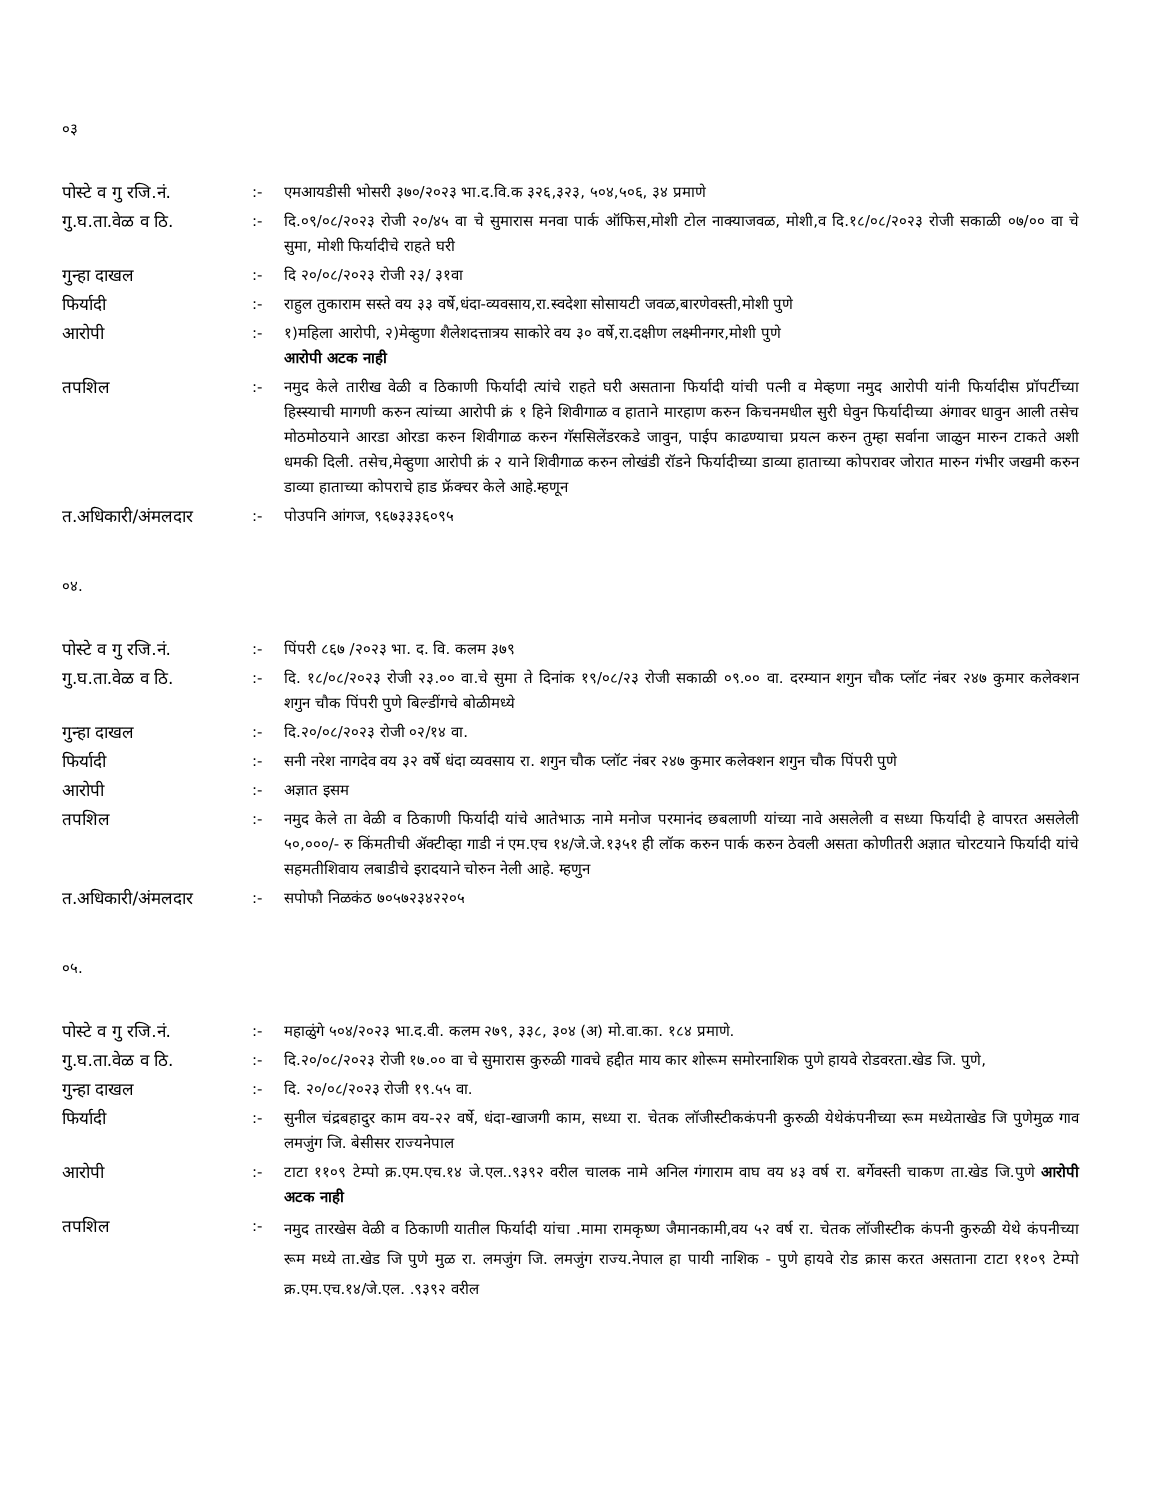०३
| पोस्टे व गु रजि.नं. | :- | एमआयडीसी भोसरी ३७०/२०२३ भा.द.वि.क ३२६,३२३, ५०४,५०६, ३४ प्रमाणे |
| गु.घ.ता.वेळ व ठि. | :- | दि.०९/०८/२०२३ रोजी २०/४५ वा चे सुमारास मनवा पार्क ऑफिस,मोशी टोल नाक्याजवळ, मोशी,व दि.१८/०८/२०२३ रोजी सकाळी ०७/०० वा चे सुमा, मोशी फिर्यादीचे राहते घरी |
| गुन्हा दाखल | :- | दि २०/०८/२०२३ रोजी २३/ ३१वा |
| फिर्यादी | :- | राहुल तुकाराम सस्ते वय ३३ वर्षे,धंदा-व्यवसाय,रा.स्वदेशा सोसायटी जवळ,बारणेवस्ती,मोशी पुणे |
| आरोपी | :- | १)महिला आरोपी, २)मेव्हुणा शैलेशदत्तात्रय साकोरे वय ३० वर्षे,रा.दक्षीण लक्ष्मीनगर,मोशी पुणे आरोपी अटक नाही |
| तपशिल | :- | नमुद केले तारीख वेळी व ठिकाणी फिर्यादी त्यांचे राहते घरी असताना फिर्यादी यांची पत्नी व मेव्हणा नमुद आरोपी यांनी फिर्यादीस प्रॉपर्टीच्या हिस्स्याची मागणी करुन त्यांच्या आरोपी क्रं १ हिने शिवीगाळ व हाताने मारहाण करुन किचनमधील सुरी घेवुन फिर्यादीच्या अंगावर धावुन आली तसेच मोठमोठयाने आरडा ओरडा करुन शिवीगाळ करुन गॅससिलेंडरकडे जावुन, पाईप काढण्याचा प्रयत्न करुन तुम्हा सर्वाना जाळुन मारुन टाकते अशी धमकी दिली. तसेच,मेव्हुणा आरोपी क्रं २ याने शिवीगाळ करुन लोखंडी रॉडने फिर्यादीच्या डाव्या हाताच्या कोपरावर जोरात मारुन गंभीर जखमी करुन डाव्या हाताच्या कोपराचे हाड फ्रॅक्चर केले आहे.म्हणून |
| त.अधिकारी/अंमलदार | :- | पोउपनि आंगज, ९६७३३३६०९५ |
०४.
| पोस्टे व गु रजि.नं. | :- | पिंपरी ८६७ /२०२३ भा. द. वि. कलम ३७९ |
| गु.घ.ता.वेळ व ठि. | :- | दि. १८/०८/२०२३ रोजी २३.०० वा.चे सुमा ते दिनांक १९/०८/२३ रोजी सकाळी ०९.०० वा. दरम्यान शगुन चौक प्लॉट नंबर २४७ कुमार कलेक्शन शगुन चौक पिंपरी पुणे बिल्डींगचे बोळीमध्ये |
| गुन्हा दाखल | :- | दि.२०/०८/२०२३ रोजी ०२/१४ वा. |
| फिर्यादी | :- | सनी नरेश नागदेव वय ३२ वर्षे धंदा व्यवसाय रा. शगुन चौक प्लॉट नंबर २४७ कुमार कलेक्शन शगुन चौक पिंपरी पुणे |
| आरोपी | :- | अज्ञात इसम |
| तपशिल | :- | नमुद केले ता वेळी व ठिकाणी फिर्यादी यांचे आतेभाऊ नामे मनोज परमानंद छबलाणी यांच्या नावे असलेली व सध्या फिर्यादी हे वापरत असलेली ५०,०००/- रु किंमतीची ॲक्टीव्हा गाडी नं एम.एच १४/जे.जे.१३५१ ही लॉक करुन पार्क करुन ठेवली असता कोणीतरी अज्ञात चोरटयाने फिर्यादी यांचे सहमतीशिवाय लबाडीचे इरादयाने चोरुन नेली आहे. म्हणुन |
| त.अधिकारी/अंमलदार | :- | सपोफौ निळकंठ ७०५७२३४२२०५ |
०५.
| पोस्टे व गु रजि.नं. | :- | महाळुंगे ५०४/२०२३ भा.द.वी. कलम २७९, ३३८, ३०४ (अ) मो.वा.का. १८४ प्रमाणे. |
| गु.घ.ता.वेळ व ठि. | :- | दि.२०/०८/२०२३ रोजी १७.०० वा चे सुमारास कुरुळी गावचे हद्दीत माय कार शोरूम समोरनाशिक पुणे हायवे रोडवरता.खेड जि. पुणे, |
| गुन्हा दाखल | :- | दि. २०/०८/२०२३ रोजी १९.५५ वा. |
| फिर्यादी | :- | सुनील चंद्रबहादुर काम वय-२२ वर्षे, धंदा-खाजगी काम, सध्या रा. चेतक लॉजीस्टीककंपनी कुरुळी येथेकंपनीच्या रूम मध्येताखेड जि पुणेमुळ गाव लमजुंग जि. बेसीसर राज्यनेपाल |
| आरोपी | :- | टाटा ११०९ टेम्पो क्र.एम.एच.१४ जे.एल..९३९२ वरील चालक नामे अनिल गंगाराम वाघ वय ४३ वर्ष रा. बर्गेवस्ती चाकण ता.खेड जि.पुणे आरोपी अटक नाही |
| तपशिल | :- | नमुद तारखेस वेळी व ठिकाणी यातील फिर्यादी यांचा .मामा रामकृष्ण जैमानकामी,वय ५२ वर्ष रा. चेतक लॉजीस्टीक कंपनी कुरुळी येथे कंपनीच्या रूम मध्ये ता.खेड जि पुणे मुळ रा. लमजुंग जि. लमजुंग राज्य.नेपाल हा पायी नाशिक - पुणे हायवे रोड क्रास करत असताना टाटा ११०९ टेम्पो क्र.एम.एच.१४/जे.एल. .९३९२ वरील |